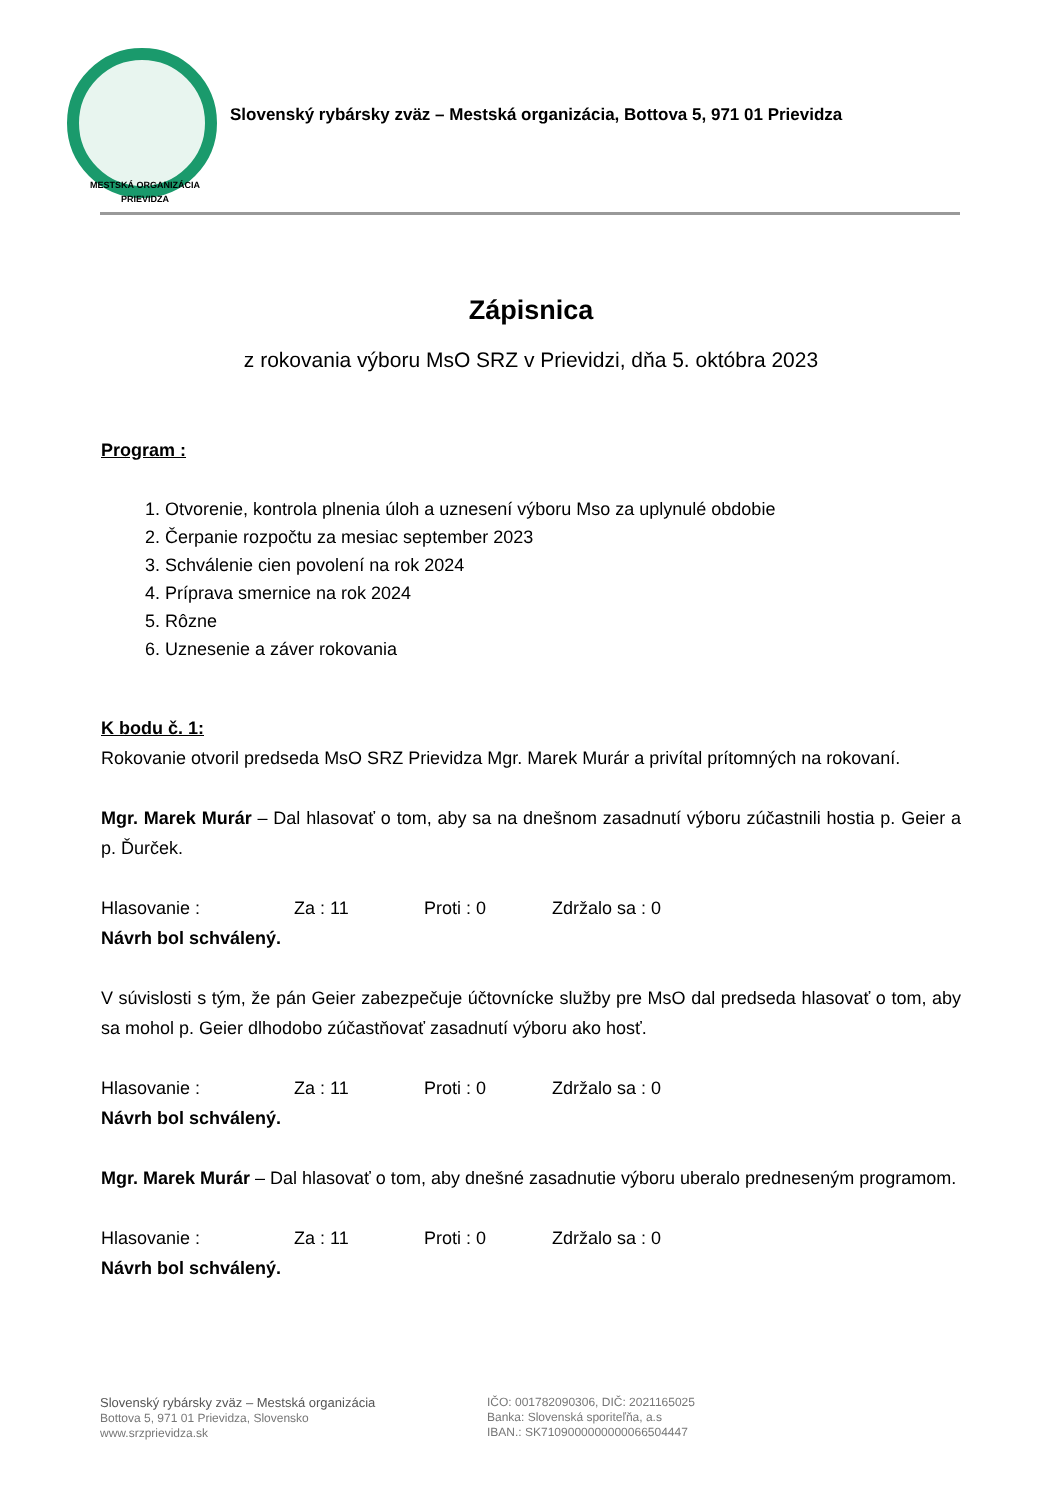MESTSKÁ ORGANIZÁCIA
PRIEVIDZA
Slovenský rybársky zväz – Mestská organizácia, Bottova 5, 971 01 Prievidza
Zápisnica
z rokovania výboru MsO SRZ v Prievidzi, dňa 5. októbra 2023
Program :
1. Otvorenie, kontrola plnenia úloh a uznesení výboru Mso za uplynulé obdobie
2. Čerpanie rozpočtu za mesiac september 2023
3. Schválenie cien povolení na rok 2024
4. Príprava smernice na rok 2024
5. Rôzne
6. Uznesenie a záver rokovania
K bodu č. 1:
Rokovanie otvoril predseda MsO SRZ Prievidza Mgr. Marek Murár a privítal prítomných na rokovaní.
Mgr. Marek Murár – Dal hlasovať o tom, aby sa na dnešnom zasadnutí výboru zúčastnili hostia p. Geier a p. Ďurček.
Hlasovanie : Za : 11 Proti : 0 Zdržalo sa : 0
Návrh bol schválený.
V súvislosti s tým, že pán Geier zabezpečuje účtovnícke služby pre MsO dal predseda hlasovať o tom, aby sa mohol p. Geier dlhodobo zúčastňovať zasadnutí výboru ako hosť.
Hlasovanie : Za : 11 Proti : 0 Zdržalo sa : 0
Návrh bol schválený.
Mgr. Marek Murár – Dal hlasovať o tom, aby dnešné zasadnutie výboru uberalo predneseným programom.
Hlasovanie : Za : 11 Proti : 0 Zdržalo sa : 0
Návrh bol schválený.
Slovenský rybársky zväz – Mestská organizácia
Bottova 5, 971 01 Prievidza, Slovensko
www.srzprievidza.sk
IČO: 001782090306, DIČ: 2021165025
Banka: Slovenská sporiteľňa, a.s
IBAN.: SK7109000000000066504447